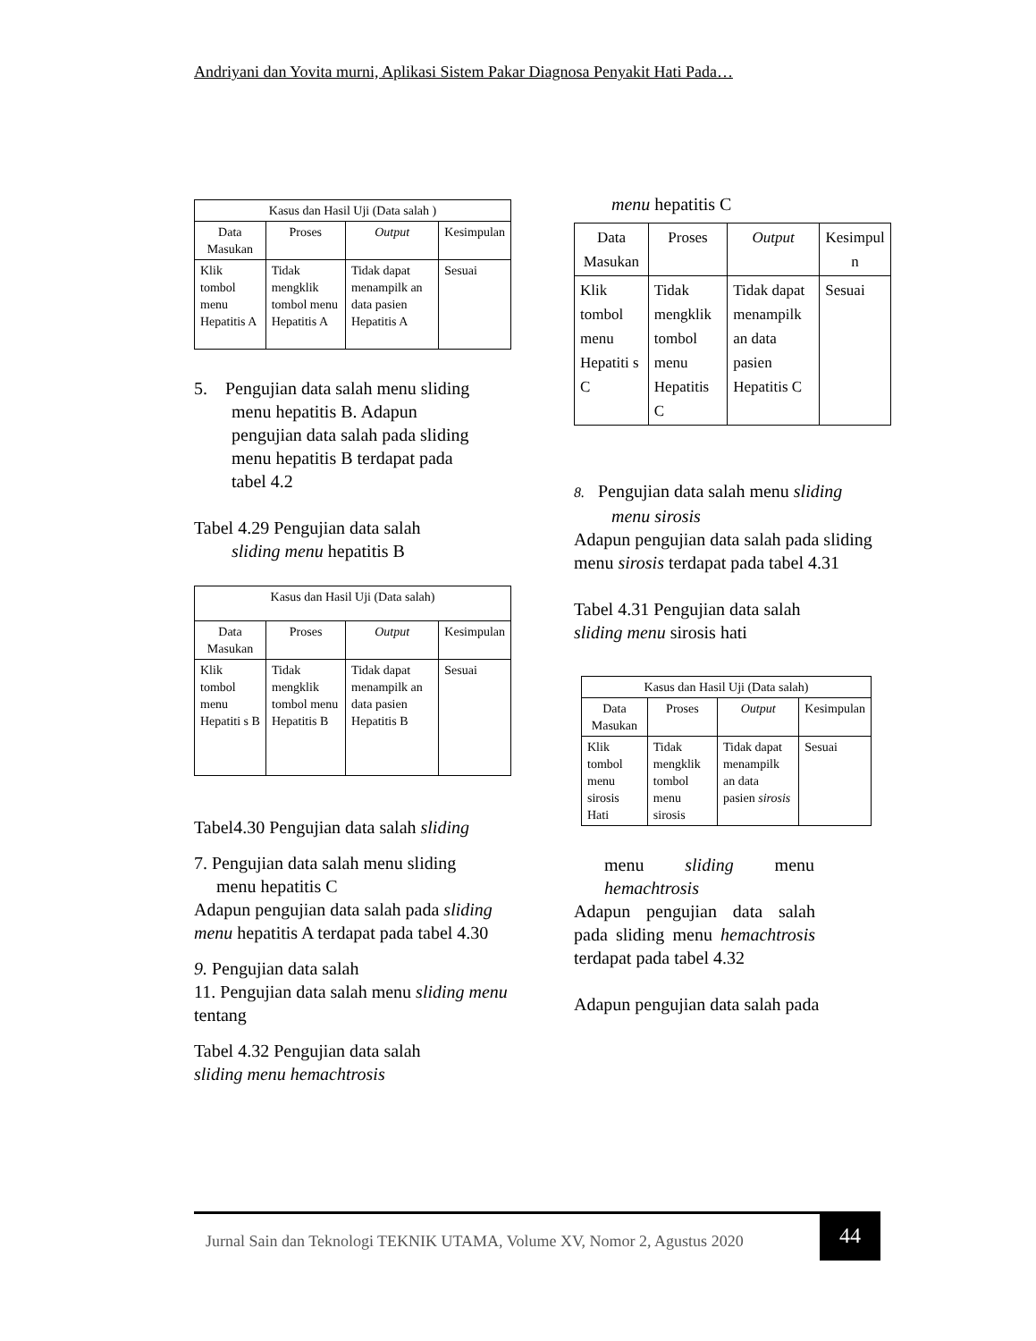Andriyani dan Yovita murni, Aplikasi Sistem Pakar Diagnosa Penyakit Hati Pada…
| Kasus dan Hasil Uji (Data salah ) | | | |
| --- | --- | --- | --- |
| Data Masukan | Proses | Output | Kesimpulan |
| Klik tombol menu Hepatitis A | Tidak mengklik tombol menu Hepatitis A | Tidak dapat menampilk an data pasien Hepatitis A | Sesuai |
5. Pengujian data salah menu sliding
menu hepatitis B. Adapun
pengujian data salah pada sliding
menu hepatitis B terdapat pada
tabel 4.2
Tabel 4.29 Pengujian data salah
sliding menu hepatitis B
| Kasus dan Hasil Uji (Data salah) | | | |
| --- | --- | --- | --- |
| Data Masukan | Proses | Output | Kesimpulan |
| Klik tombol menu Hepatiti s B | Tidak mengklik tombol menu Hepatitis B | Tidak dapat menampilk an data pasien Hepatitis B | Sesuai |
Tabel4.30 Pengujian data salah sliding
7. Pengujian data salah menu sliding
menu hepatitis C
Adapun pengujian data salah pada sliding menu hepatitis A terdapat pada tabel 4.30
9. Pengujian data salah
11. Pengujian data salah menu sliding menu tentang
Tabel 4.32 Pengujian data salah
sliding menu hemachtrosis
menu hepatitis C
| Data Masukan | Proses | Output | Kesimpul n |
| --- | --- | --- | --- |
| Klik tombol menu Hepatiti s C | Tidak mengklik tombol menu Hepatitis C | Tidak dapat menampilk an data pasien Hepatitis C | Sesuai |
8. Pengujian data salah menu sliding
menu sirosis
Adapun pengujian data salah pada sliding menu sirosis terdapat pada tabel 4.31
Tabel 4.31 Pengujian data salah
sliding menu sirosis hati
| Kasus dan Hasil Uji (Data salah) | | | |
| --- | --- | --- | --- |
| Data Masukan | Proses | Output | Kesimpulan |
| Klik tombol menu sirosis Hati | Tidak mengklik tombol menu sirosis | Tidak dapat menampilk an data pasien sirosis | Sesuai |
menu sliding menu hemachtrosis
Adapun pengujian data salah pada sliding menu hemachtrosis terdapat pada tabel 4.32
Adapun pengujian data salah pada
Jurnal Sain dan Teknologi TEKNIK UTAMA, Volume XV, Nomor 2, Agustus 2020
44